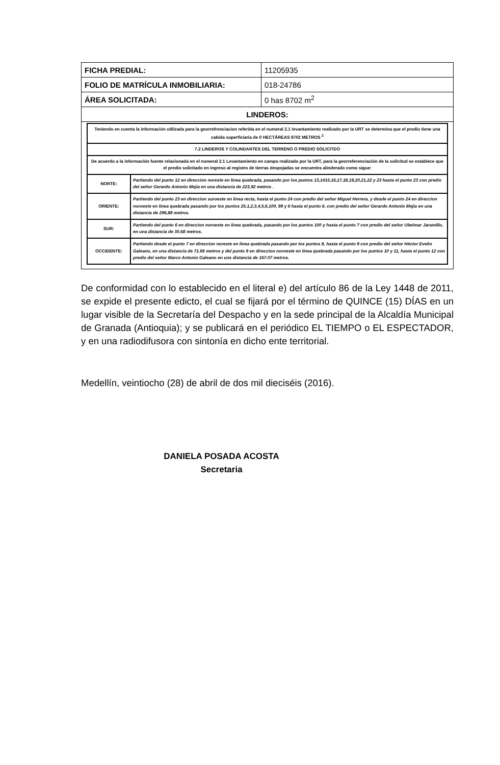| FICHA PREDIAL: | 11205935 |
| FOLIO DE MATRÍCULA INMOBILIARIA: | 018-24786 |
| ÁREA SOLICITADA: | 0 has 8702 m<sup>2</sup> |
| LINDEROS: | |
| Teniendo en cuenta la información utilizada para la georrefrenciacion referida en el numeral 2.1 levantamiento realizado por la URT se determina que el predio tiene una cabida superficiaria de 0 HECTÁREAS 8702 METROS <sup>2</sup> | |
| 7.2 LINDEROS Y COLINDANTES DEL TERRENO O PREDIO SOLICITDO | |
| De acuerdo a la información fuente relacionada en el numeral 2.1 Levantamiento en campo realizado por la URT, para la georreferenciación de la solicitud se establece que el predio solicitado en ingreso al registro de tierras despojadas se encuentra alinderado como sigue: | |
| NORTE: | Partiendo del punto 12 en direccion noreste en linea quebrada, pasando por los puntos 13,1415,16,17,18,19,20,21,22 y 23 hasta el punto 23 con predio del señor Gerardo Antonio Mejia en una distancia de 223,92 metros . |
| ORIENTE: | Partiendo del punto 23 en direccion suroeste en linea recta, hasta el punto 24 con predio del señor Miguel Herrera, y desde el punto 24 en direccion noroeste en linea quebrada pasando por los puntos 25,1,2,3,4,5,6,100, 99 y 6 hasta el punto 6, con predio del señor Gerardo Antonio Mejia en una distancia de 296,88 metros. |
| SUR: | Partiendo del punto 6 en direccion noroeste en linea quebrada, pasando por los puntos 100 y hasta el punto 7 con predio del señor Ubelmar Jaramillo, en una distancia de 30.68 metros. |
| OCCIDENTE: | Partiendo desde el punto 7 en direccion noreste en linea quebrada pasando por los puntos 8, hasta el punto 9 con predio del señor Héctor Evelio Galeano, en una distancia de 71.66 metros y del punto 9 en direccion noroeste en linea quebrada pasando por los puntos 10 y 11, hasta el punto 12 con predio del señor Marco Antonio Galeano en uns distancia de 167.07 metros. |
De conformidad con lo establecido en el literal e) del artículo 86 de la Ley 1448 de 2011, se expide el presente edicto, el cual se fijará por el término de QUINCE (15) DÍAS en un lugar visible de la Secretaría del Despacho y en la sede principal de la Alcaldía Municipal de Granada (Antioquia); y se publicará en el periódico EL TIEMPO o EL ESPECTADOR, y en una radiodifusora con sintonía en dicho ente territorial.
Medellín, veintiocho (28) de abril de dos mil dieciséis (2016).
DANIELA POSADA ACOSTA
Secretaria